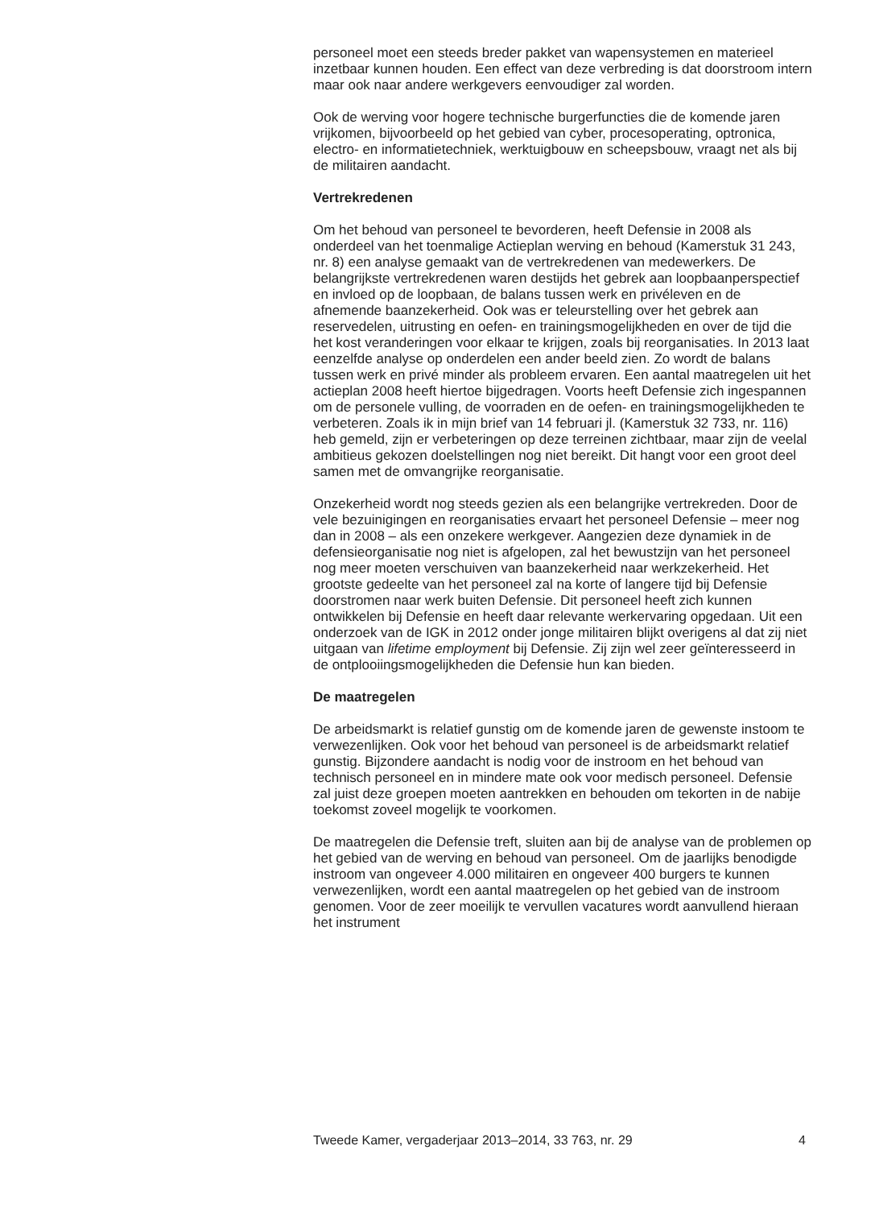personeel moet een steeds breder pakket van wapensystemen en materieel inzetbaar kunnen houden. Een effect van deze verbreding is dat doorstroom intern maar ook naar andere werkgevers eenvoudiger zal worden.
Ook de werving voor hogere technische burgerfuncties die de komende jaren vrijkomen, bijvoorbeeld op het gebied van cyber, procesoperating, optronica, electro- en informatietechniek, werktuigbouw en scheepsbouw, vraagt net als bij de militairen aandacht.
Vertrekredenen
Om het behoud van personeel te bevorderen, heeft Defensie in 2008 als onderdeel van het toenmalige Actieplan werving en behoud (Kamerstuk 31 243, nr. 8) een analyse gemaakt van de vertrekredenen van medewerkers. De belangrijkste vertrekredenen waren destijds het gebrek aan loopbaanperspectief en invloed op de loopbaan, de balans tussen werk en privéleven en de afnemende baanzekerheid. Ook was er teleurstelling over het gebrek aan reservedelen, uitrusting en oefen- en trainingsmogelijkheden en over de tijd die het kost veranderingen voor elkaar te krijgen, zoals bij reorganisaties. In 2013 laat eenzelfde analyse op onderdelen een ander beeld zien. Zo wordt de balans tussen werk en privé minder als probleem ervaren. Een aantal maatregelen uit het actieplan 2008 heeft hiertoe bijgedragen. Voorts heeft Defensie zich ingespannen om de personele vulling, de voorraden en de oefen- en trainingsmogelijkheden te verbeteren. Zoals ik in mijn brief van 14 februari jl. (Kamerstuk 32 733, nr. 116) heb gemeld, zijn er verbeteringen op deze terreinen zichtbaar, maar zijn de veelal ambitieus gekozen doelstellingen nog niet bereikt. Dit hangt voor een groot deel samen met de omvangrijke reorganisatie.
Onzekerheid wordt nog steeds gezien als een belangrijke vertrekreden. Door de vele bezuinigingen en reorganisaties ervaart het personeel Defensie – meer nog dan in 2008 – als een onzekere werkgever. Aangezien deze dynamiek in de defensieorganisatie nog niet is afgelopen, zal het bewustzijn van het personeel nog meer moeten verschuiven van baanzekerheid naar werkzekerheid. Het grootste gedeelte van het personeel zal na korte of langere tijd bij Defensie doorstromen naar werk buiten Defensie. Dit personeel heeft zich kunnen ontwikkelen bij Defensie en heeft daar relevante werkervaring opgedaan. Uit een onderzoek van de IGK in 2012 onder jonge militairen blijkt overigens al dat zij niet uitgaan van lifetime employment bij Defensie. Zij zijn wel zeer geïnteresseerd in de ontplooiingsmogelijkheden die Defensie hun kan bieden.
De maatregelen
De arbeidsmarkt is relatief gunstig om de komende jaren de gewenste instoom te verwezenlijken. Ook voor het behoud van personeel is de arbeidsmarkt relatief gunstig. Bijzondere aandacht is nodig voor de instroom en het behoud van technisch personeel en in mindere mate ook voor medisch personeel. Defensie zal juist deze groepen moeten aantrekken en behouden om tekorten in de nabije toekomst zoveel mogelijk te voorkomen.
De maatregelen die Defensie treft, sluiten aan bij de analyse van de problemen op het gebied van de werving en behoud van personeel. Om de jaarlijks benodigde instroom van ongeveer 4.000 militairen en ongeveer 400 burgers te kunnen verwezenlijken, wordt een aantal maatregelen op het gebied van de instroom genomen. Voor de zeer moeilijk te vervullen vacatures wordt aanvullend hieraan het instrument
Tweede Kamer, vergaderjaar 2013–2014, 33 763, nr. 29 4